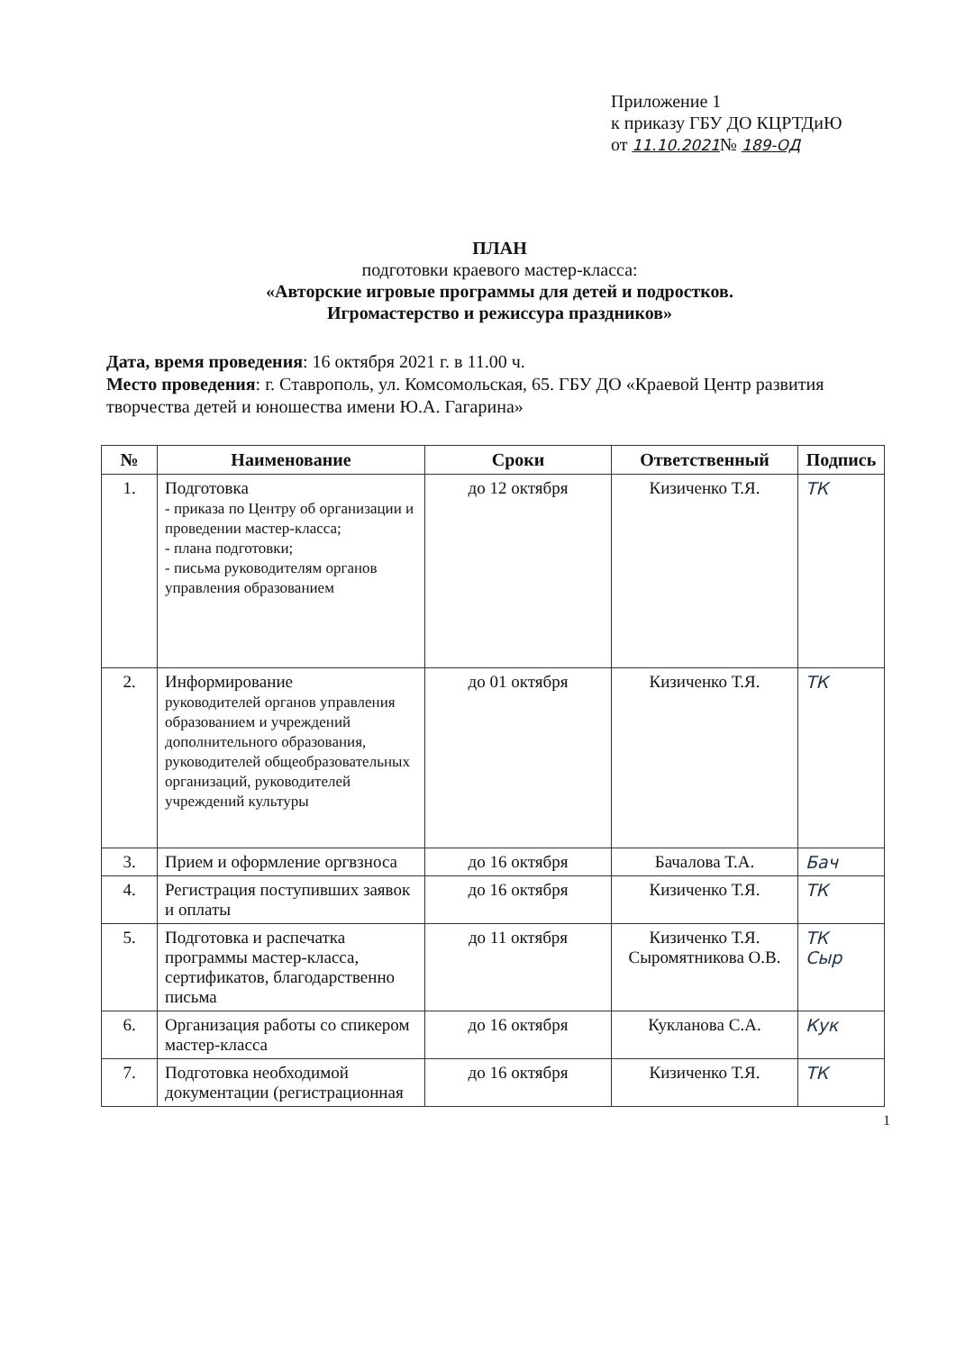Приложение 1
к приказу ГБУ ДО КЦРТДиЮ
от 11.10.2021№ 189-ОД
ПЛАН
подготовки краевого мастер-класса:
«Авторские игровые программы для детей и подростков.
Игромастерство и режиссура праздников»
Дата, время проведения: 16 октября 2021 г. в 11.00 ч.
Место проведения: г. Ставрополь, ул. Комсомольская, 65. ГБУ ДО «Краевой Центр развития творчества детей и юношества имени Ю.А. Гагарина»
| № | Наименование | Сроки | Ответственный | Подпись |
| --- | --- | --- | --- | --- |
| 1. | Подготовка - приказа по Центру об организации и проведении мастер-класса; - плана подготовки; - письма руководителям органов управления образованием | до 12 октября | Кизиченко Т.Я. | ТК |
| 2. | Информирование руководителей органов управления образованием и учреждений дополнительного образования, руководителей общеобразовательных организаций, руководителей учреждений культуры | до 01 октября | Кизиченко Т.Я. | ТК |
| 3. | Прием и оформление оргвзноса | до 16 октября | Бачалова Т.А. | Бач |
| 4. | Регистрация поступивших заявок и оплаты | до 16 октября | Кизиченко Т.Я. | ТК |
| 5. | Подготовка и распечатка программы мастер-класса, сертификатов, благодарственно письма | до 11 октября | Кизиченко Т.Я. Сыромятникова О.В. | ТК Сыр |
| 6. | Организация работы со спикером мастер-класса | до 16 октября | Кукланова С.А. | Кук |
| 7. | Подготовка необходимой документации (регистрационная | до 16 октября | Кизиченко Т.Я. | ТК |
1